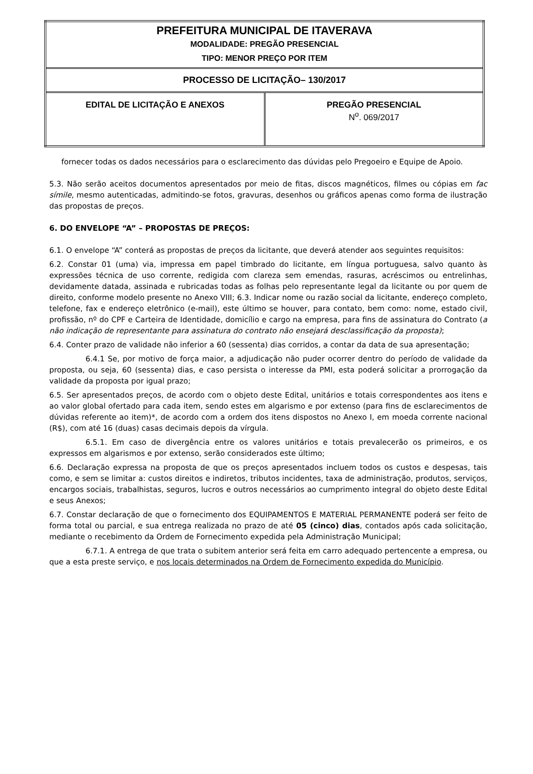| PREFEITURA MUNICIPAL DE ITAVERAVA MODALIDADE: PREGÃO PRESENCIAL TIPO: MENOR PREÇO POR ITEM | |
| PROCESSO DE LICITAÇÃO– 130/2017 | |
| EDITAL DE LICITAÇÃO E ANEXOS | PREGÃO PRESENCIAL N<sup>o</sup>. 069/2017 |
fornecer todas os dados necessários para o esclarecimento das dúvidas pelo Pregoeiro e Equipe de Apoio.
5.3. Não serão aceitos documentos apresentados por meio de fitas, discos magnéticos, filmes ou cópias em fac símile, mesmo autenticadas, admitindo-se fotos, gravuras, desenhos ou gráficos apenas como forma de ilustração das propostas de preços.
6. DO ENVELOPE “A” – PROPOSTAS DE PREÇOS:
6.1. O envelope “A” conterá as propostas de preços da licitante, que deverá atender aos seguintes requisitos:
6.2. Constar 01 (uma) via, impressa em papel timbrado do licitante, em língua portuguesa, salvo quanto às expressões técnica de uso corrente, redigida com clareza sem emendas, rasuras, acréscimos ou entrelinhas, devidamente datada, assinada e rubricadas todas as folhas pelo representante legal da licitante ou por quem de direito, conforme modelo presente no Anexo VIII; 6.3. Indicar nome ou razão social da licitante, endereço completo, telefone, fax e endereço eletrônico (e-mail), este último se houver, para contato, bem como: nome, estado civil, profissão, nº do CPF e Carteira de Identidade, domicílio e cargo na empresa, para fins de assinatura do Contrato (a não indicação de representante para assinatura do contrato não ensejará desclassificação da proposta);
6.4. Conter prazo de validade não inferior a 60 (sessenta) dias corridos, a contar da data de sua apresentação;
6.4.1 Se, por motivo de força maior, a adjudicação não puder ocorrer dentro do período de validade da proposta, ou seja, 60 (sessenta) dias, e caso persista o interesse da PMI, esta poderá solicitar a prorrogação da validade da proposta por igual prazo;
6.5. Ser apresentados preços, de acordo com o objeto deste Edital, unitários e totais correspondentes aos itens e ao valor global ofertado para cada item, sendo estes em algarismo e por extenso (para fins de esclarecimentos de dúvidas referente ao item)*, de acordo com a ordem dos itens dispostos no Anexo I, em moeda corrente nacional (R$), com até 16 (duas) casas decimais depois da vírgula.
6.5.1. Em caso de divergência entre os valores unitários e totais prevalecerão os primeiros, e os expressos em algarismos e por extenso, serão considerados este último;
6.6. Declaração expressa na proposta de que os preços apresentados incluem todos os custos e despesas, tais como, e sem se limitar a: custos direitos e indiretos, tributos incidentes, taxa de administração, produtos, serviços, encargos sociais, trabalhistas, seguros, lucros e outros necessários ao cumprimento integral do objeto deste Edital e seus Anexos;
6.7. Constar declaração de que o fornecimento dos EQUIPAMENTOS E MATERIAL PERMANENTE poderá ser feito de forma total ou parcial, e sua entrega realizada no prazo de até 05 (cinco) dias, contados após cada solicitação, mediante o recebimento da Ordem de Fornecimento expedida pela Administração Municipal;
6.7.1. A entrega de que trata o subitem anterior será feita em carro adequado pertencente a empresa, ou que a esta preste serviço, e nos locais determinados na Ordem de Fornecimento expedida do Município.